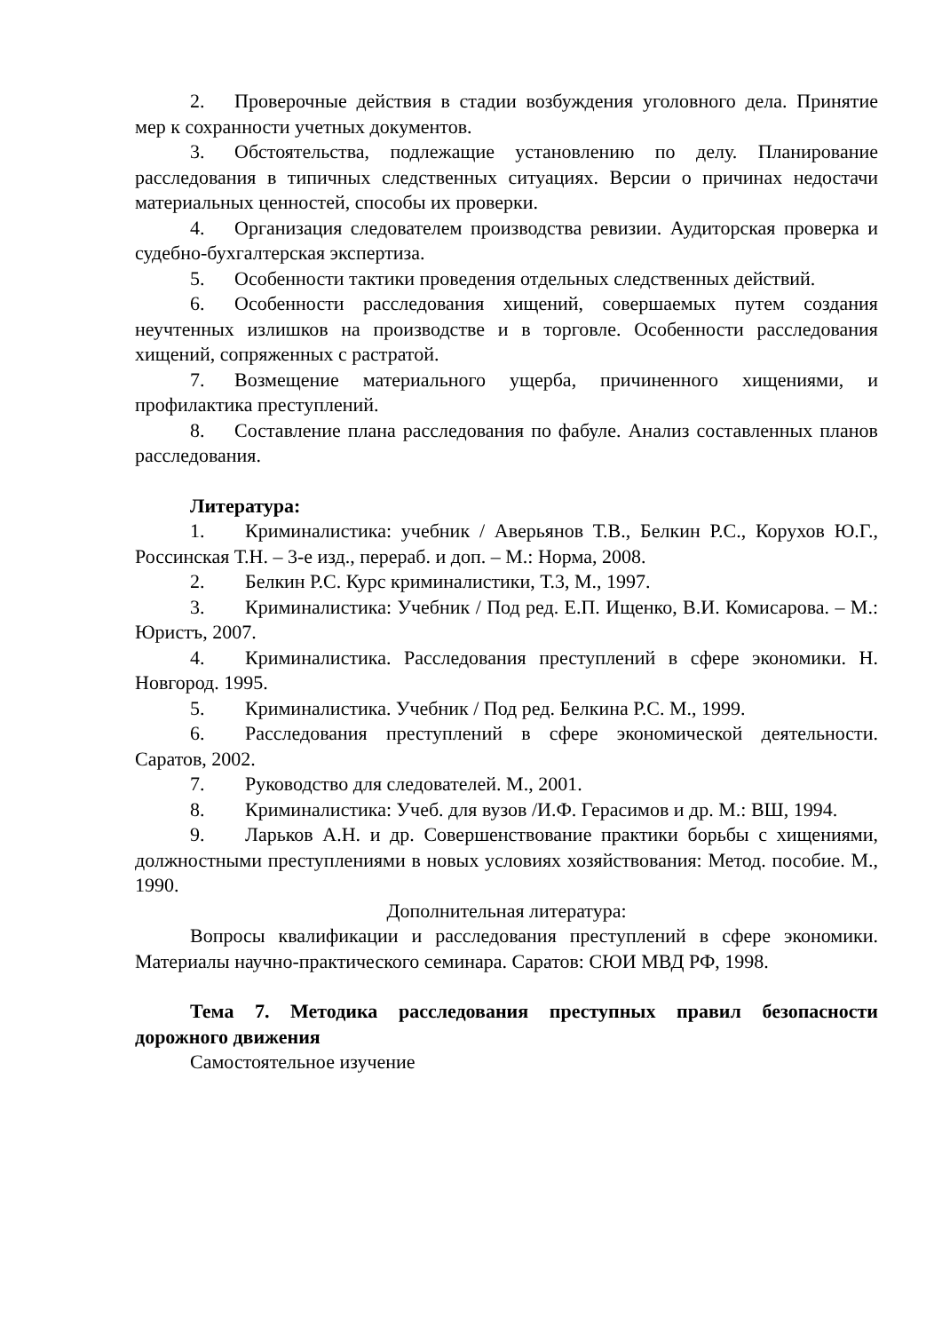2. Проверочные действия в стадии возбуждения уголовного дела. Принятие мер к сохранности учетных документов.
3. Обстоятельства, подлежащие установлению по делу. Планирование расследования в типичных следственных ситуациях. Версии о причинах недостачи материальных ценностей, способы их проверки.
4. Организация следователем производства ревизии. Аудиторская проверка и судебно-бухгалтерская экспертиза.
5. Особенности тактики проведения отдельных следственных действий.
6. Особенности расследования хищений, совершаемых путем создания неучтенных излишков на производстве и в торговле. Особенности расследования хищений, сопряженных с растратой.
7. Возмещение материального ущерба, причиненного хищениями, и профилактика преступлений.
8. Составление плана расследования по фабуле. Анализ составленных планов расследования.
Литература:
1. Криминалистика: учебник / Аверьянов Т.В., Белкин Р.С., Корухов Ю.Г., Россинская Т.Н. – 3-е изд., перераб. и доп. – М.: Норма, 2008.
2. Белкин Р.С. Курс криминалистики, Т.3, М., 1997.
3. Криминалистика: Учебник / Под ред. Е.П. Ищенко, В.И. Комисарова. – М.: Юристъ, 2007.
4. Криминалистика. Расследования преступлений в сфере экономики. Н. Новгород. 1995.
5. Криминалистика. Учебник / Под ред. Белкина Р.С. М., 1999.
6. Расследования преступлений в сфере экономической деятельности. Саратов, 2002.
7. Руководство для следователей. М., 2001.
8. Криминалистика: Учеб. для вузов /И.Ф. Герасимов и др. М.: ВШ, 1994.
9. Ларьков А.Н. и др. Совершенствование практики борьбы с хищениями, должностными преступлениями в новых условиях хозяйствования: Метод. пособие. М., 1990.
Дополнительная литература:
Вопросы квалификации и расследования преступлений в сфере экономики. Материалы научно-практического семинара. Саратов: СЮИ МВД РФ, 1998.
Тема 7. Методика расследования преступных правил безопасности дорожного движения
Самостоятельное изучение